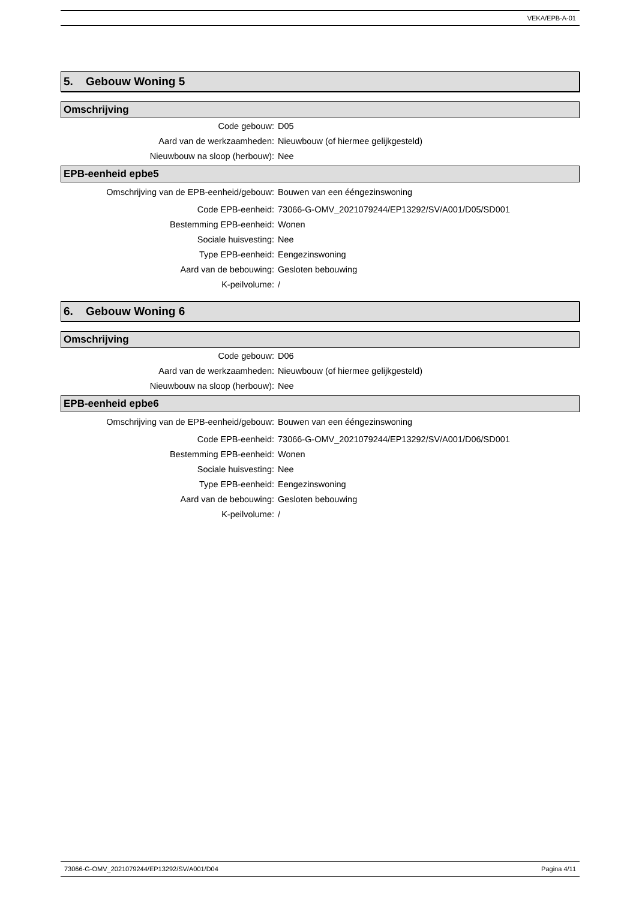VEKA/EPB-A-01
5. Gebouw Woning 5
Omschrijving
| Code gebouw: | D05 |
| Aard van de werkzaamheden: | Nieuwbouw (of hiermee gelijkgesteld) |
| Nieuwbouw na sloop (herbouw): | Nee |
EPB-eenheid epbe5
| Omschrijving van de EPB-eenheid/gebouw: | Bouwen van een ééngezinswoning |
| Code EPB-eenheid: | 73066-G-OMV_2021079244/EP13292/SV/A001/D05/SD001 |
| Bestemming EPB-eenheid: | Wonen |
| Sociale huisvesting: | Nee |
| Type EPB-eenheid: | Eengezinswoning |
| Aard van de bebouwing: | Gesloten bebouwing |
| K-peilvolume: | / |
6. Gebouw Woning 6
Omschrijving
| Code gebouw: | D06 |
| Aard van de werkzaamheden: | Nieuwbouw (of hiermee gelijkgesteld) |
| Nieuwbouw na sloop (herbouw): | Nee |
EPB-eenheid epbe6
| Omschrijving van de EPB-eenheid/gebouw: | Bouwen van een ééngezinswoning |
| Code EPB-eenheid: | 73066-G-OMV_2021079244/EP13292/SV/A001/D06/SD001 |
| Bestemming EPB-eenheid: | Wonen |
| Sociale huisvesting: | Nee |
| Type EPB-eenheid: | Eengezinswoning |
| Aard van de bebouwing: | Gesloten bebouwing |
| K-peilvolume: | / |
73066-G-OMV_2021079244/EP13292/SV/A001/D04 Pagina 4/11